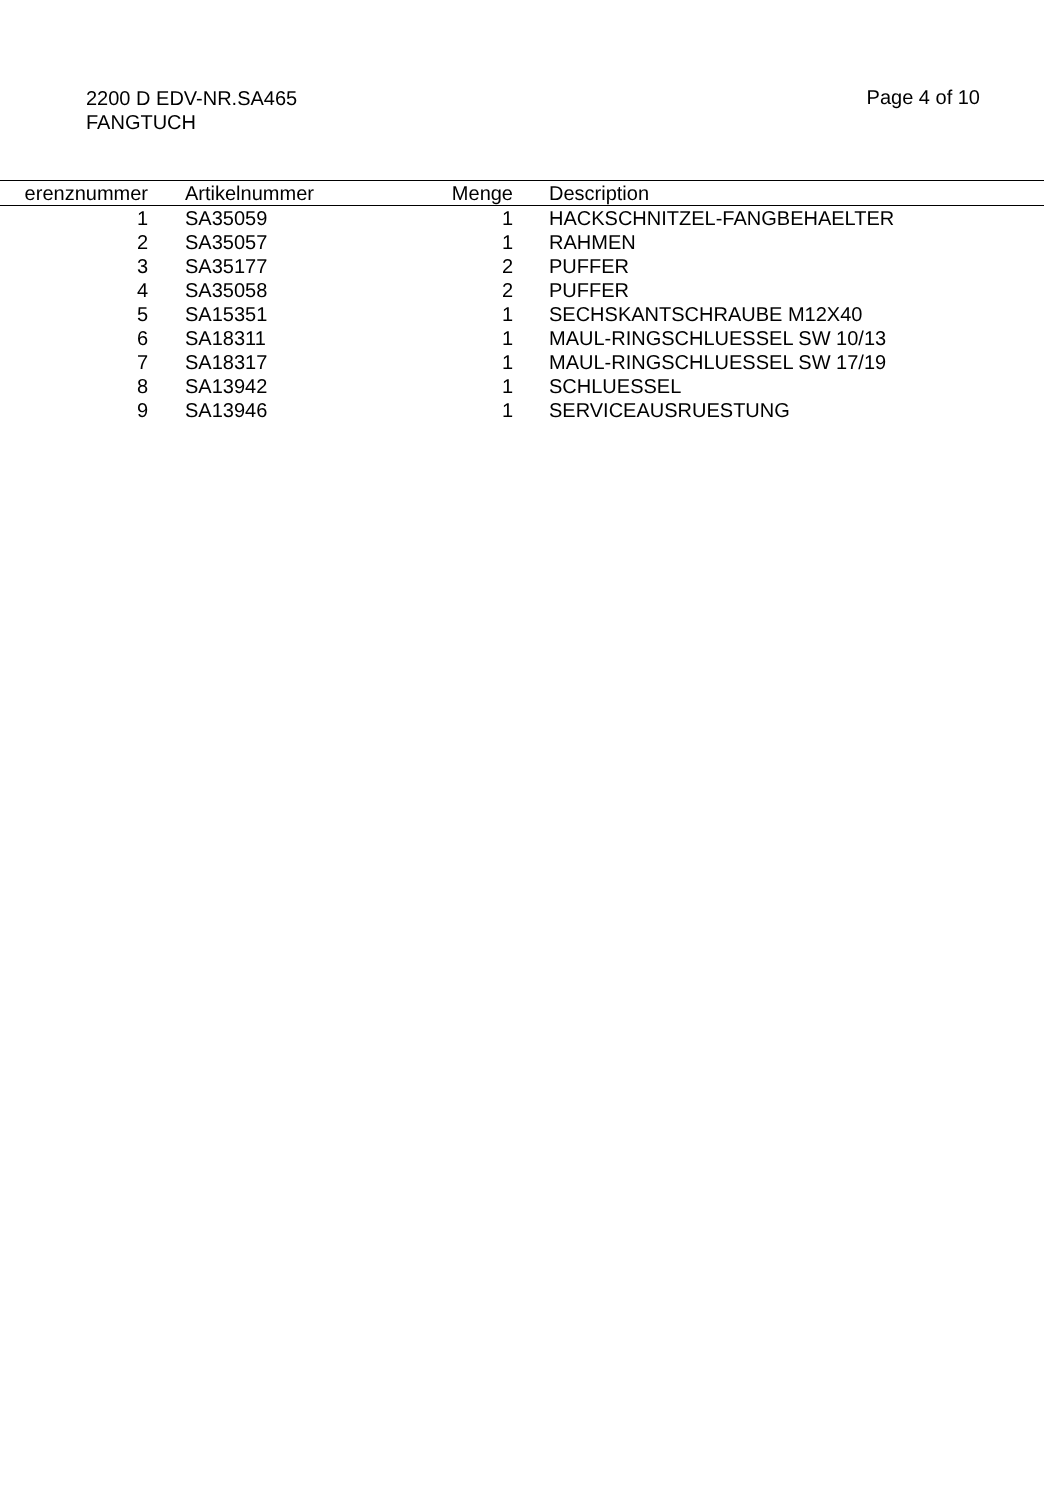2200 D EDV-NR.SA465
FANGTUCH
Page 4 of 10
| erenznummer | Artikelnummer | Menge | Description |
| --- | --- | --- | --- |
| 1 | SA35059 | 1 | HACKSCHNITZEL-FANGBEHAELTER |
| 2 | SA35057 | 1 | RAHMEN |
| 3 | SA35177 | 2 | PUFFER |
| 4 | SA35058 | 2 | PUFFER |
| 5 | SA15351 | 1 | SECHSKANTSCHRAUBE M12X40 |
| 6 | SA18311 | 1 | MAUL-RINGSCHLUESSEL SW 10/13 |
| 7 | SA18317 | 1 | MAUL-RINGSCHLUESSEL SW 17/19 |
| 8 | SA13942 | 1 | SCHLUESSEL |
| 9 | SA13946 | 1 | SERVICEAUSRUESTUNG |